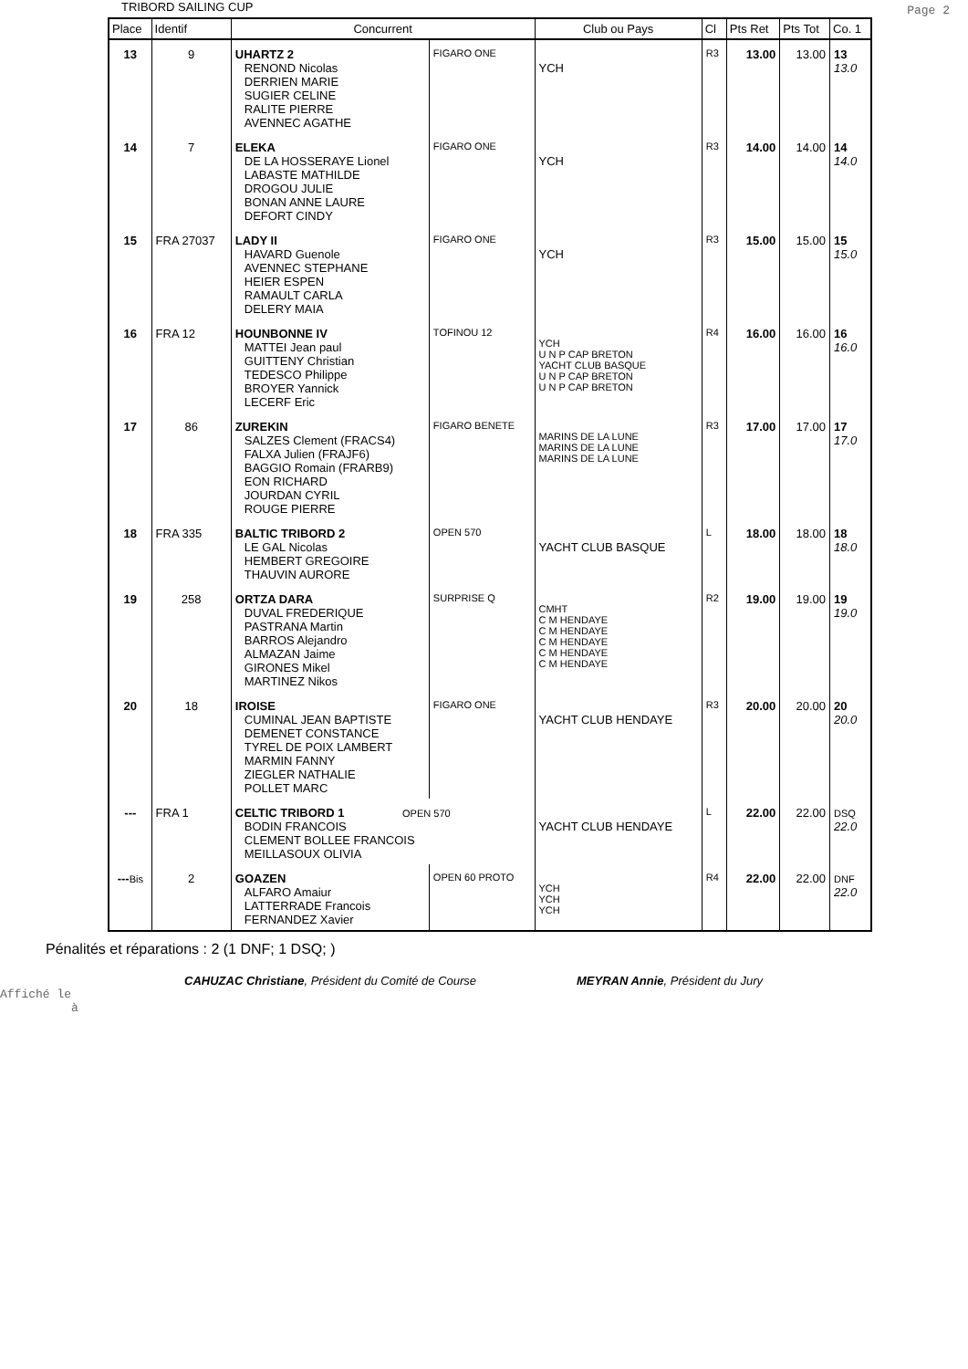TRIBORD SAILING CUP
Page 2
| Place | Identif | Concurrent | | Club ou Pays | Cl | Pts Ret | Pts Tot | Co. 1 |
| --- | --- | --- | --- | --- | --- | --- | --- | --- |
| 13 | 9 | UHARTZ 2 RENOND Nicolas DERRIEN MARIE SUGIER CELINE RALITE PIERRE AVENNEC AGATHE | FIGARO ONE | YCH | R3 | 13.00 | 13.00 | 13 13.0 |
| 14 | 7 | ELEKA DE LA HOSSERAYE Lionel LABASTE MATHILDE DROGOU JULIE BONAN ANNE LAURE DEFORT CINDY | FIGARO ONE | YCH | R3 | 14.00 | 14.00 | 14 14.0 |
| 15 | FRA 27037 | LADY II HAVARD Guenole AVENNEC STEPHANE HEIER ESPEN RAMAULT CARLA DELERY MAIA | FIGARO ONE | YCH | R3 | 15.00 | 15.00 | 15 15.0 |
| 16 | FRA 12 | HOUNBONNE IV MATTEI Jean paul GUITTENY Christian TEDESCO Philippe BROYER Yannick LECERF Eric | TOFINOU 12 | YCH U N P CAP BRETON YACHT CLUB BASQUE U N P CAP BRETON U N P CAP BRETON | R4 | 16.00 | 16.00 | 16 16.0 |
| 17 | 86 | ZUREKIN SALZES Clement (FRACS4) FALXA Julien (FRAJF6) BAGGIO Romain (FRARB9) EON RICHARD JOURDAN CYRIL ROUGE PIERRE | FIGARO BENETE | MARINS DE LA LUNE MARINS DE LA LUNE MARINS DE LA LUNE | R3 | 17.00 | 17.00 | 17 17.0 |
| 18 | FRA 335 | BALTIC TRIBORD 2 LE GAL Nicolas HEMBERT GREGOIRE THAUVIN AURORE | OPEN 570 | YACHT CLUB BASQUE | L | 18.00 | 18.00 | 18 18.0 |
| 19 | 258 | ORTZA DARA DUVAL FREDERIQUE PASTRANA Martin BARROS Alejandro ALMAZAN Jaime GIRONES Mikel MARTINEZ Nikos | SURPRISE Q | CMHT C M HENDAYE C M HENDAYE C M HENDAYE C M HENDAYE C M HENDAYE | R2 | 19.00 | 19.00 | 19 19.0 |
| 20 | 18 | IROISE CUMINAL JEAN BAPTISTE DEMENET CONSTANCE TYREL DE POIX LAMBERT MARMIN FANNY ZIEGLER NATHALIE POLLET MARC | FIGARO ONE | YACHT CLUB HENDAYE | R3 | 20.00 | 20.00 | 20 20.0 |
| --- | FRA 1 | CELTIC TRIBORD 1 OPEN 570 BODIN FRANCOIS CLEMENT BOLLEE FRANCOIS MEILLASOUX OLIVIA | | YACHT CLUB HENDAYE | L | 22.00 | 22.00 | DSQ 22.0 |
| --- Bis | 2 | GOAZEN ALFARO Amaiur LATTERRADE Francois FERNANDEZ Xavier | OPEN 60 PROTO | YCH YCH YCH | R4 | 22.00 | 22.00 | DNF 22.0 |
Pénalités et réparations : 2 (1 DNF; 1 DSQ; )
CAHUZAC Christiane, Président du Comité de Course MEYRAN Annie, Président du Jury
Affiché le
à